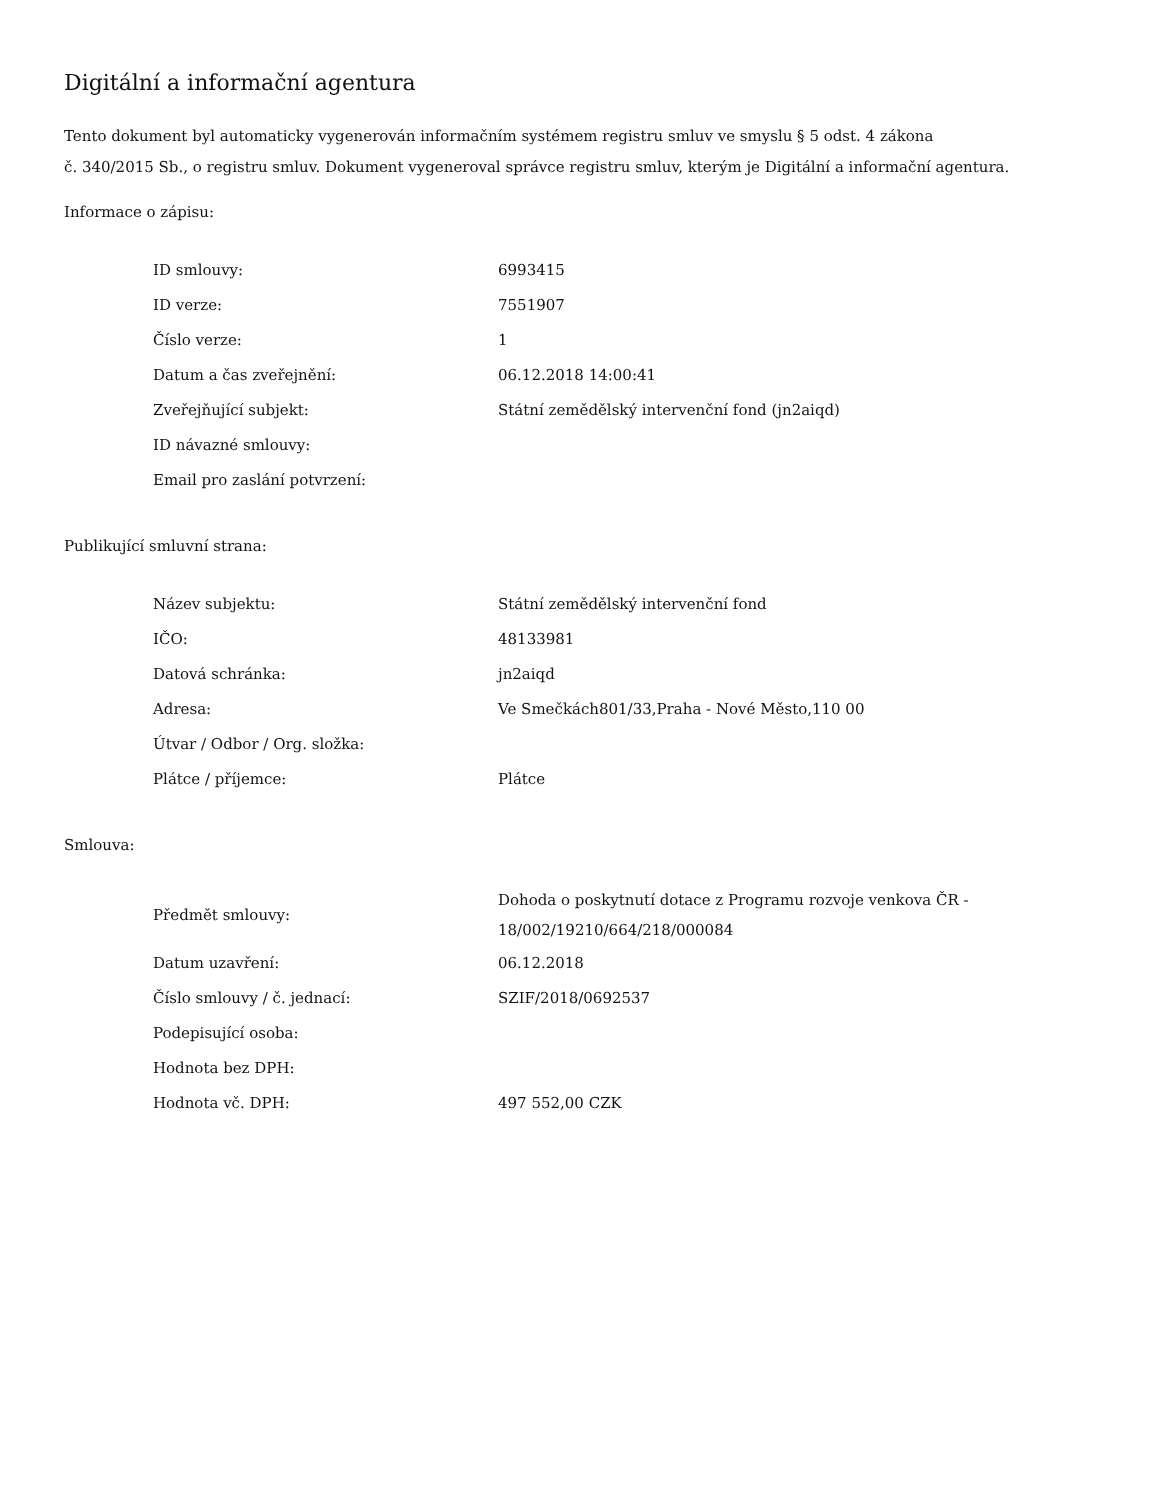Digitální a informační agentura
Tento dokument byl automaticky vygenerován informačním systémem registru smluv ve smyslu § 5 odst. 4 zákona
č. 340/2015 Sb., o registru smluv. Dokument vygeneroval správce registru smluv, kterým je Digitální a informační agentura.
Informace o zápisu:
| ID smlouvy: | 6993415 |
| ID verze: | 7551907 |
| Číslo verze: | 1 |
| Datum a čas zveřejnění: | 06.12.2018 14:00:41 |
| Zveřejňující subjekt: | Státní zemědělský intervenční fond (jn2aiqd) |
| ID návazné smlouvy: | |
| Email pro zaslání potvrzení: | |
Publikující smluvní strana:
| Název subjektu: | Státní zemědělský intervenční fond |
| IČO: | 48133981 |
| Datová schránka: | jn2aiqd |
| Adresa: | Ve Smečkách801/33,Praha - Nové Město,110 00 |
| Útvar / Odbor / Org. složka: | |
| Plátce / příjemce: | Plátce |
Smlouva:
| Předmět smlouvy: | Dohoda o poskytnutí dotace z Programu rozvoje venkova ČR - 18/002/19210/664/218/000084 |
| Datum uzavření: | 06.12.2018 |
| Číslo smlouvy / č. jednací: | SZIF/2018/0692537 |
| Podepisující osoba: | |
| Hodnota bez DPH: | |
| Hodnota vč. DPH: | 497 552,00 CZK |